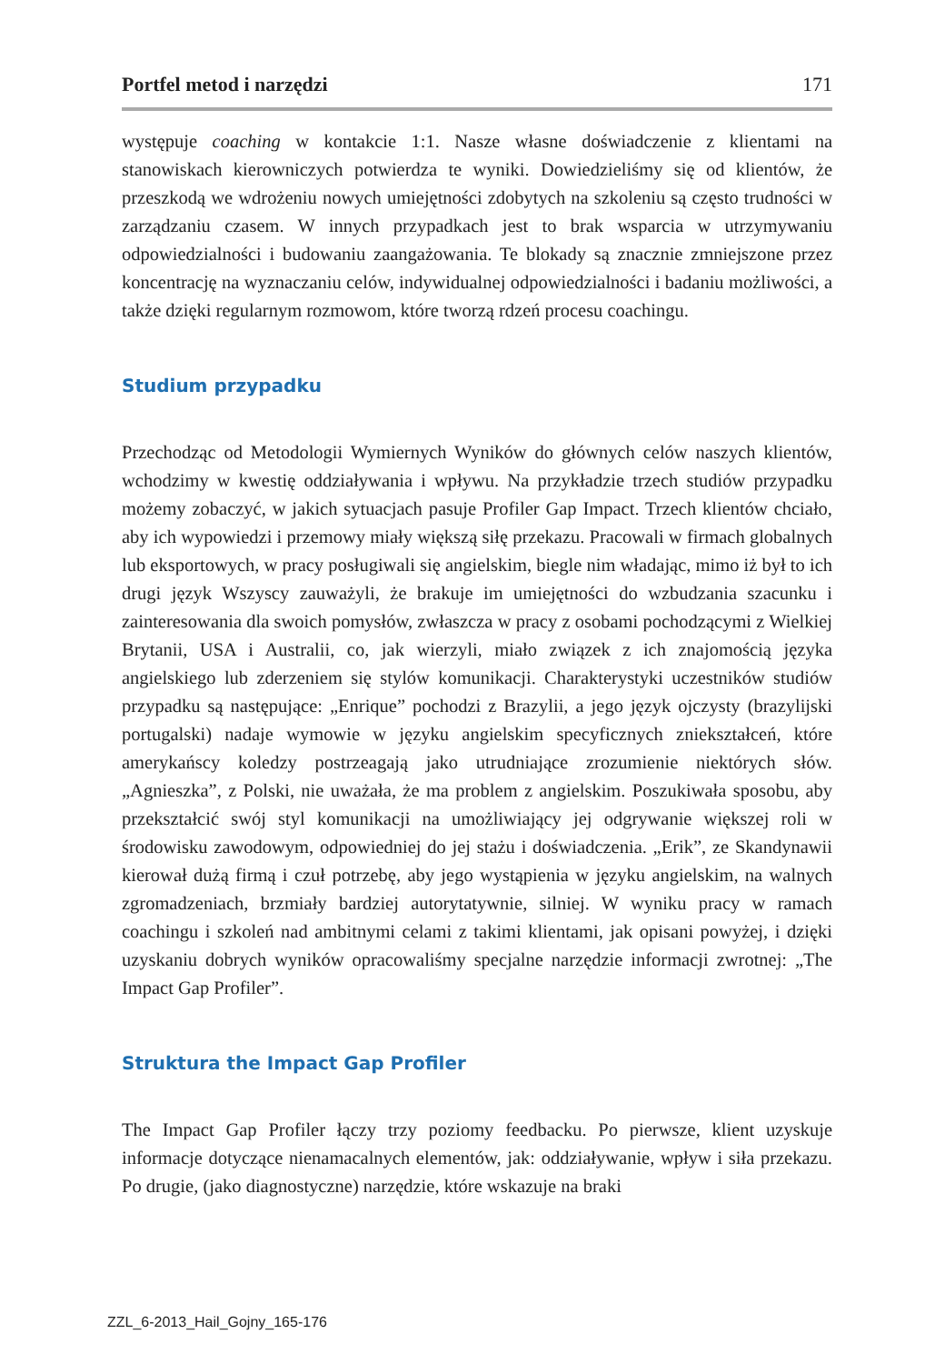Portfel metod i narzędzi 171
występuje coaching w kontakcie 1:1. Nasze własne doświadczenie z klientami na stanowiskach kierowniczych potwierdza te wyniki. Dowiedzieliśmy się od klientów, że przeszkodą we wdrożeniu nowych umiejętności zdobytych na szkoleniu są często trudności w zarządzaniu czasem. W innych przypadkach jest to brak wsparcia w utrzymywaniu odpowiedzialności i budowaniu zaangażowania. Te blokady są znacznie zmniejszone przez koncentrację na wyznaczaniu celów, indywidualnej odpowiedzialności i badaniu możliwości, a także dzięki regularnym rozmowom, które tworzą rdzeń procesu coachingu.
Studium przypadku
Przechodząc od Metodologii Wymiernych Wyników do głównych celów naszych klientów, wchodzimy w kwestię oddziaływania i wpływu. Na przykładzie trzech studiów przypadku możemy zobaczyć, w jakich sytuacjach pasuje Profiler Gap Impact. Trzech klientów chciało, aby ich wypowiedzi i przemowy miały większą siłę przekazu. Pracowali w firmach globalnych lub eksportowych, w pracy posługiwali się angielskim, biegle nim władając, mimo iż był to ich drugi język Wszyscy zauważyli, że brakuje im umiejętności do wzbudzania szacunku i zainteresowania dla swoich pomysłów, zwłaszcza w pracy z osobami pochodzącymi z Wielkiej Brytanii, USA i Australii, co, jak wierzyli, miało związek z ich znajomością języka angielskiego lub zderzeniem się stylów komunikacji. Charakterystyki uczestników studiów przypadku są następujące: „Enrique” pochodzi z Brazylii, a jego język ojczysty (brazylijski portugalski) nadaje wymowie w języku angielskim specyficznych zniekształceń, które amerykańscy koledzy postrzeagają jako utrudniające zrozumienie niektórych słów. „Agnieszka”, z Polski, nie uważała, że ma problem z angielskim. Poszukiwała sposobu, aby przekształcić swój styl komunikacji na umożliwiający jej odgrywanie większej roli w środowisku zawodowym, odpowiedniej do jej stażu i doświadczenia. „Erik”, ze Skandynawii kierował dużą firmą i czuł potrzebę, aby jego wystąpienia w języku angielskim, na walnych zgromadzeniach, brzmiały bardziej autorytatywnie, silniej. W wyniku pracy w ramach coachingu i szkoleń nad ambitnymi celami z takimi klientami, jak opisani powyżej, i dzięki uzyskaniu dobrych wyników opracowaliśmy specjalne narzędzie informacji zwrotnej: „The Impact Gap Profiler”.
Struktura the Impact Gap Profiler
The Impact Gap Profiler łączy trzy poziomy feedbacku. Po pierwsze, klient uzyskuje informacje dotyczące nienamacalnych elementów, jak: oddziaływanie, wpływ i siła przekazu. Po drugie, (jako diagnostyczne) narzędzie, które wskazuje na braki
ZZL_6-2013_Hail_Gojny_165-176